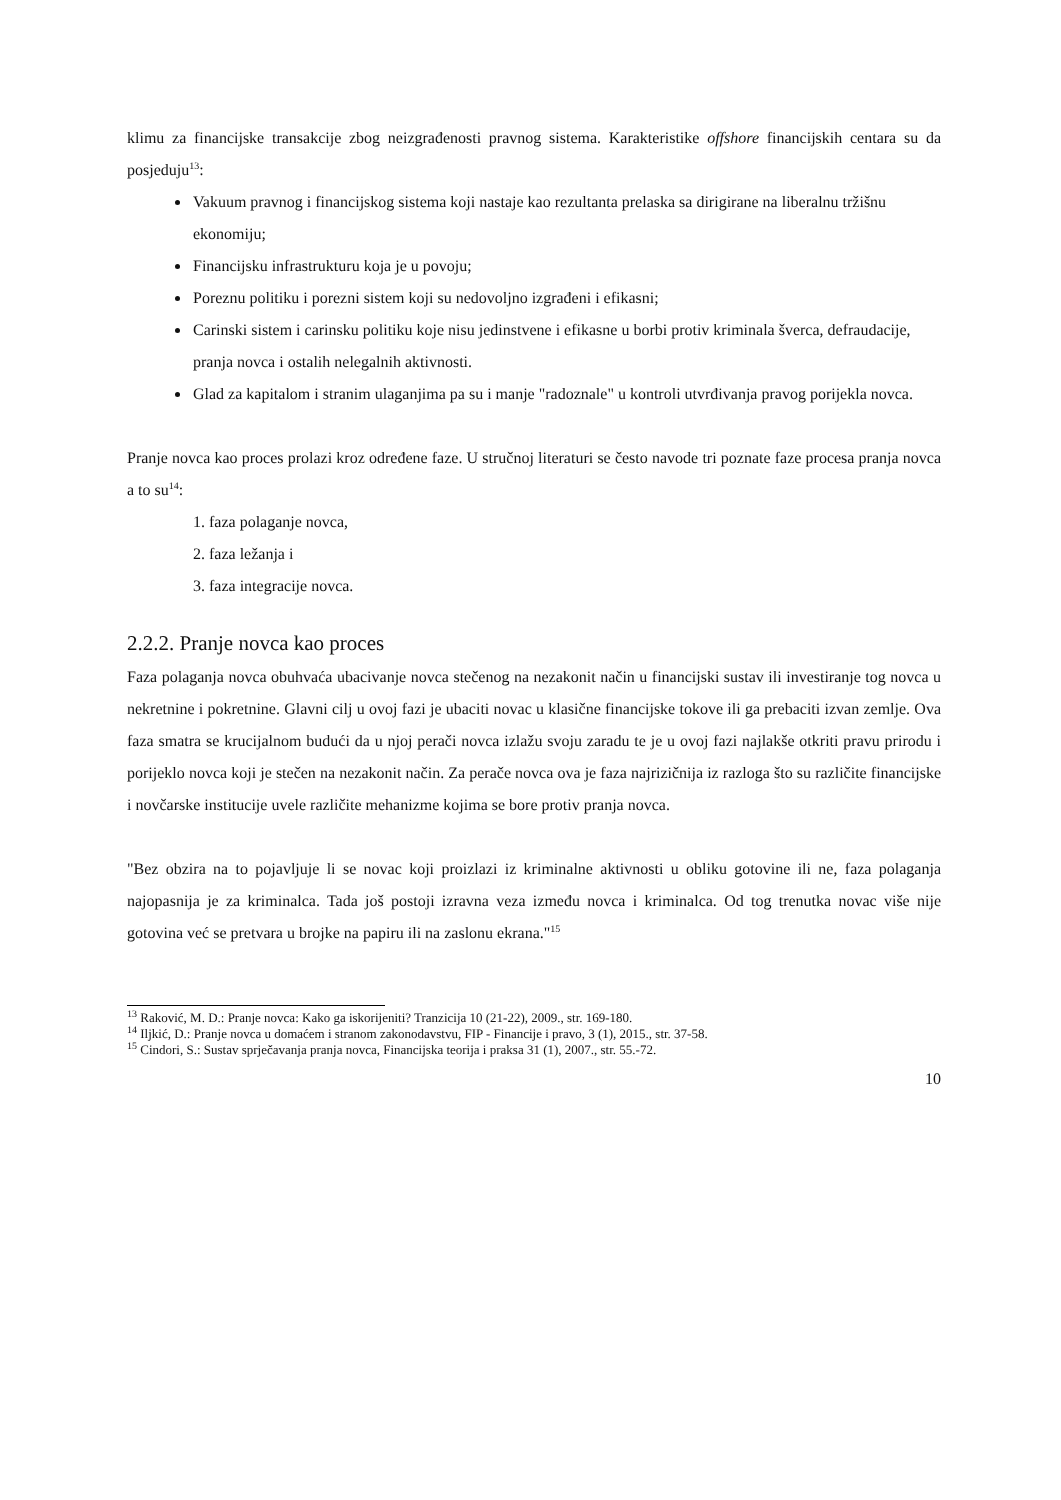klimu za financijske transakcije zbog neizgrađenosti pravnog sistema. Karakteristike offshore financijskih centara su da posjeduju<sup>13</sup>:
Vakuum pravnog i financijskog sistema koji nastaje kao rezultanta prelaska sa dirigirane na liberalnu tržišnu ekonomiju;
Financijsku infrastrukturu koja je u povoju;
Poreznu politiku i porezni sistem koji su nedovoljno izgrađeni i efikasni;
Carinski sistem i carinsku politiku koje nisu jedinstvene i efikasne u borbi protiv kriminala šverca, defraudacije, pranja novca i ostalih nelegalnih aktivnosti.
Glad za kapitalom i stranim ulaganjima pa su i manje "radoznale" u kontroli utvrđivanja pravog porijekla novca.
Pranje novca kao proces prolazi kroz određene faze. U stručnoj literaturi se često navode tri poznate faze procesa pranja novca a to su<sup>14</sup>:
1. faza polaganje novca,
2. faza ležanja i
3. faza integracije novca.
2.2.2. Pranje novca kao proces
Faza polaganja novca obuhvaća ubacivanje novca stečenog na nezakonit način u financijski sustav ili investiranje tog novca u nekretnine i pokretnine. Glavni cilj u ovoj fazi je ubaciti novac u klasične financijske tokove ili ga prebaciti izvan zemlje. Ova faza smatra se krucijalnom budući da u njoj perači novca izlažu svoju zaradu te je u ovoj fazi najlakše otkriti pravu prirodu i porijeklo novca koji je stečen na nezakonit način. Za perače novca ova je faza najrizičnija iz razloga što su različite financijske i novčarske institucije uvele različite mehanizme kojima se bore protiv pranja novca.
"Bez obzira na to pojavljuje li se novac koji proizlazi iz kriminalne aktivnosti u obliku gotovine ili ne, faza polaganja najopasnija je za kriminalca. Tada još postoji izravna veza između novca i kriminalca. Od tog trenutka novac više nije gotovina već se pretvara u brojke na papiru ili na zaslonu ekrana."<sup>15</sup>
<sup>13</sup> Raković, M. D.: Pranje novca: Kako ga iskorijeniti? Tranzicija 10 (21-22), 2009., str. 169-180.
<sup>14</sup> Iljkić, D.: Pranje novca u domaćem i stranom zakonodavstvu, FIP - Financije i pravo, 3 (1), 2015., str. 37-58.
<sup>15</sup> Cindori, S.: Sustav sprječavanja pranja novca, Financijska teorija i praksa 31 (1), 2007., str. 55.-72.
10